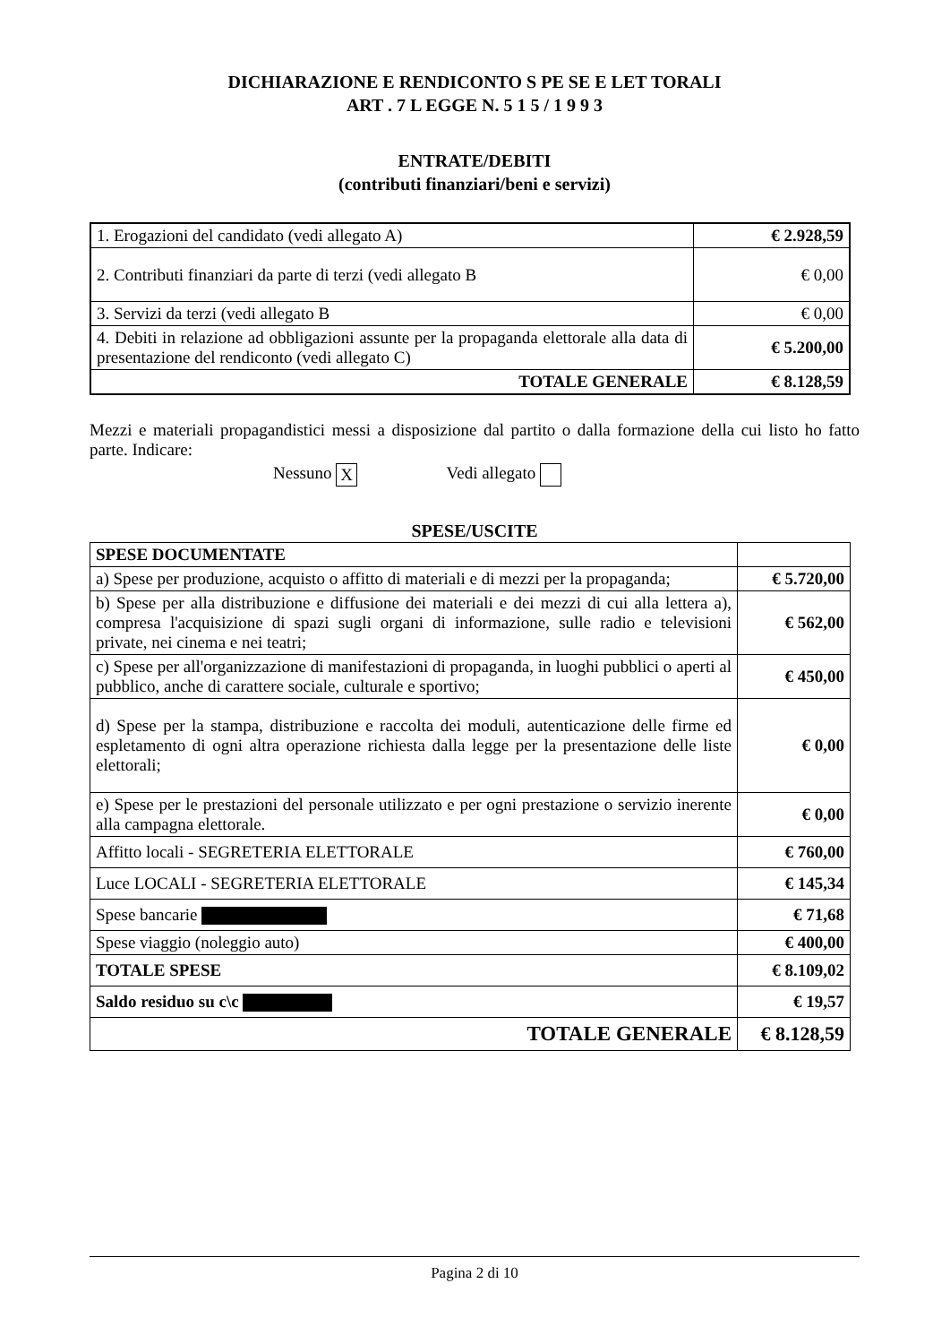DICHIARAZIONE E RENDICONTO S PE SE E LET TORALI
ART . 7 L EGGE N. 5 1 5 / 1 9 9 3
ENTRATE/DEBITI
(contributi finanziari/beni e servizi)
| 1. Erogazioni del candidato (vedi allegato A) | € 2.928,59 |
| 2. Contributi finanziari da parte di terzi (vedi allegato B | € 0,00 |
| 3. Servizi da terzi (vedi allegato B | € 0,00 |
| 4. Debiti in relazione ad obbligazioni assunte per la propaganda elettorale alla data di presentazione del rendiconto (vedi allegato C) | € 5.200,00 |
| TOTALE GENERALE | € 8.128,59 |
Mezzi e materiali propagandistici messi a disposizione dal partito o dalla formazione della cui listo ho fatto parte. Indicare:
Nessuno X Vedi allegato
SPESE/USCITE
| SPESE DOCUMENTATE | |
| a) Spese per produzione, acquisto o affitto di materiali e di mezzi per la propaganda; | € 5.720,00 |
| b) Spese per alla distribuzione e diffusione dei materiali e dei mezzi di cui alla lettera a), compresa l'acquisizione di spazi sugli organi di informazione, sulle radio e televisioni private, nei cinema e nei teatri; | € 562,00 |
| c) Spese per all'organizzazione di manifestazioni di propaganda, in luoghi pubblici o aperti al pubblico, anche di carattere sociale, culturale e sportivo; | € 450,00 |
| d) Spese per la stampa, distribuzione e raccolta dei moduli, autenticazione delle firme ed espletamento di ogni altra operazione richiesta dalla legge per la presentazione delle liste elettorali; | € 0,00 |
| e) Spese per le prestazioni del personale utilizzato e per ogni prestazione o servizio inerente alla campagna elettorale. | € 0,00 |
| Affitto locali - SEGRETERIA ELETTORALE | € 760,00 |
| Luce LOCALI - SEGRETERIA ELETTORALE | € 145,34 |
| Spese bancarie | € 71,68 |
| Spese viaggio (noleggio auto) | € 400,00 |
| TOTALE SPESE | € 8.109,02 |
| Saldo residuo su c\c | € 19,57 |
| TOTALE GENERALE | € 8.128,59 |
Pagina 2 di 10